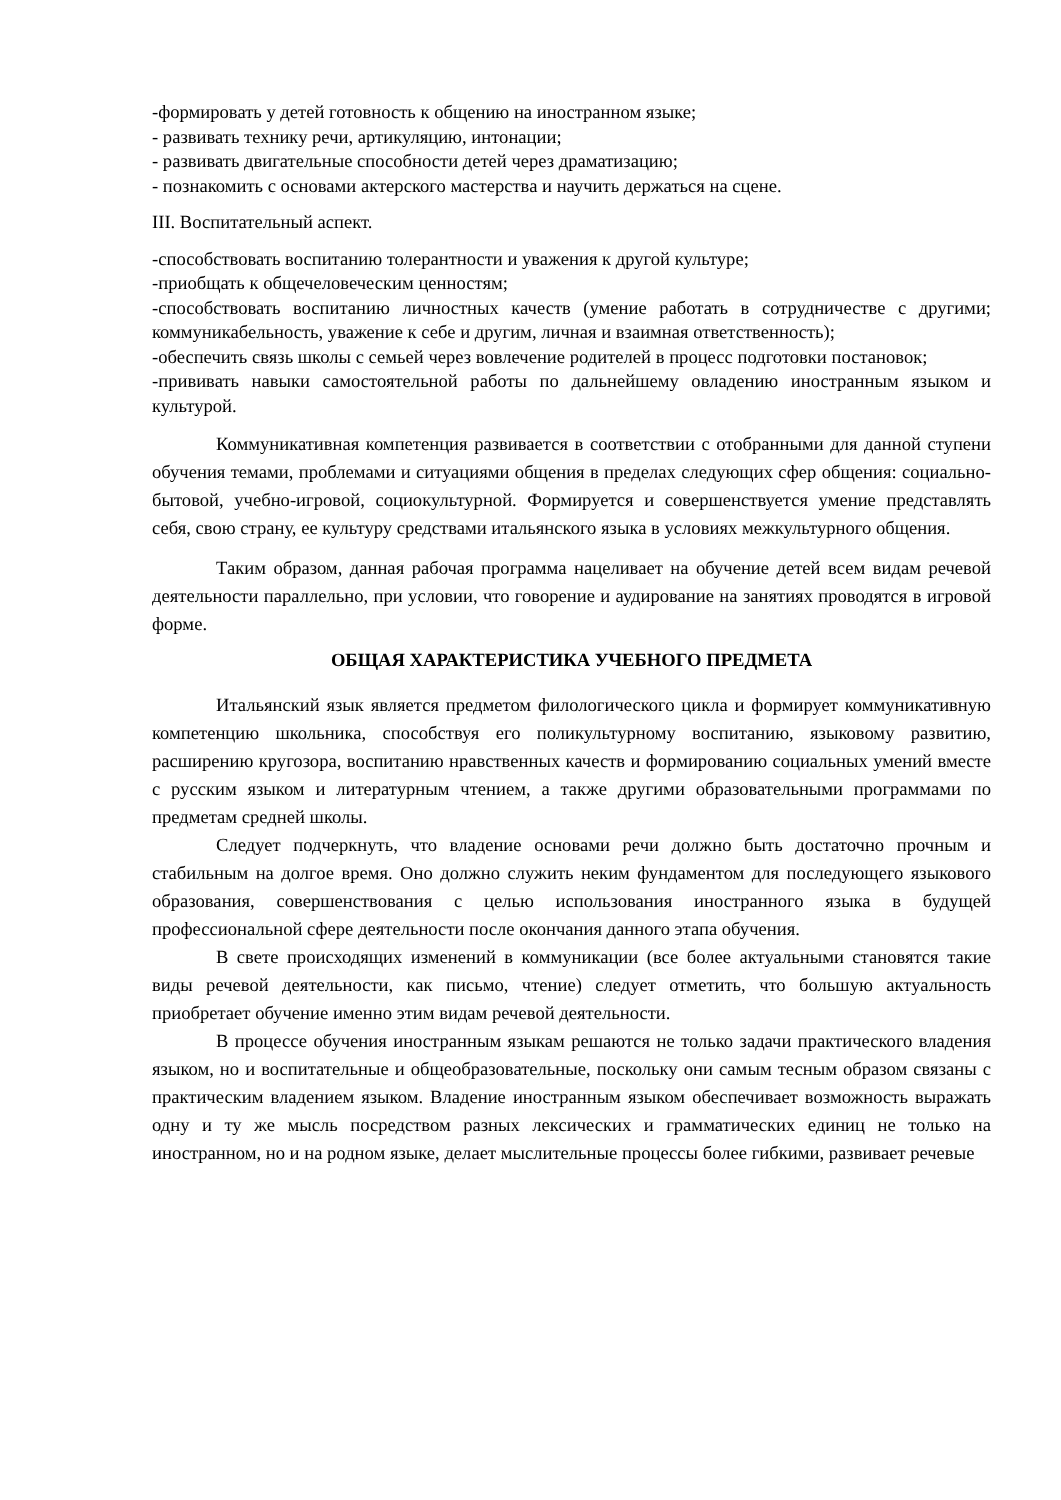-формировать у детей готовность к общению на иностранном языке;
- развивать технику речи, артикуляцию, интонации;
- развивать двигательные способности детей через драматизацию;
- познакомить с основами актерского мастерства и научить держаться на сцене.
III. Воспитательный аспект.
-способствовать воспитанию толерантности и уважения к другой культуре;
-приобщать к общечеловеческим ценностям;
-способствовать воспитанию личностных качеств (умение работать в сотрудничестве с другими; коммуникабельность, уважение к себе и другим, личная и взаимная ответственность);
-обеспечить связь школы с семьей через вовлечение родителей в процесс подготовки постановок;
-прививать навыки самостоятельной работы по дальнейшему овладению иностранным языком и культурой.
Коммуникативная компетенция развивается в соответствии с отобранными для данной ступени обучения темами, проблемами и ситуациями общения в пределах следующих сфер общения: социально-бытовой, учебно-игровой, социокультурной. Формируется и совершенствуется умение представлять себя, свою страну, ее культуру средствами итальянского языка в условиях межкультурного общения.
Таким образом, данная рабочая программа нацеливает на обучение детей всем видам речевой деятельности параллельно, при условии, что говорение и аудирование на занятиях проводятся в игровой форме.
ОБЩАЯ ХАРАКТЕРИСТИКА УЧЕБНОГО ПРЕДМЕТА
Итальянский язык является предметом филологического цикла и формирует коммуникативную компетенцию школьника, способствуя его поликультурному воспитанию, языковому развитию, расширению кругозора, воспитанию нравственных качеств и формированию социальных умений вместе с русским языком и литературным чтением, а также другими образовательными программами по предметам средней школы.
Следует подчеркнуть, что владение основами речи должно быть достаточно прочным и стабильным на долгое время. Оно должно служить неким фундаментом для последующего языкового образования, совершенствования с целью использования иностранного языка в будущей профессиональной сфере деятельности после окончания данного этапа обучения.
В свете происходящих изменений в коммуникации (все более актуальными становятся такие виды речевой деятельности, как письмо, чтение) следует отметить, что большую актуальность приобретает обучение именно этим видам речевой деятельности.
В процессе обучения иностранным языкам решаются не только задачи практического владения языком, но и воспитательные и общеобразовательные, поскольку они самым тесным образом связаны с практическим владением языком. Владение иностранным языком обеспечивает возможность выражать одну и ту же мысль посредством разных лексических и грамматических единиц не только на иностранном, но и на родном языке, делает мыслительные процессы более гибкими, развивает речевые